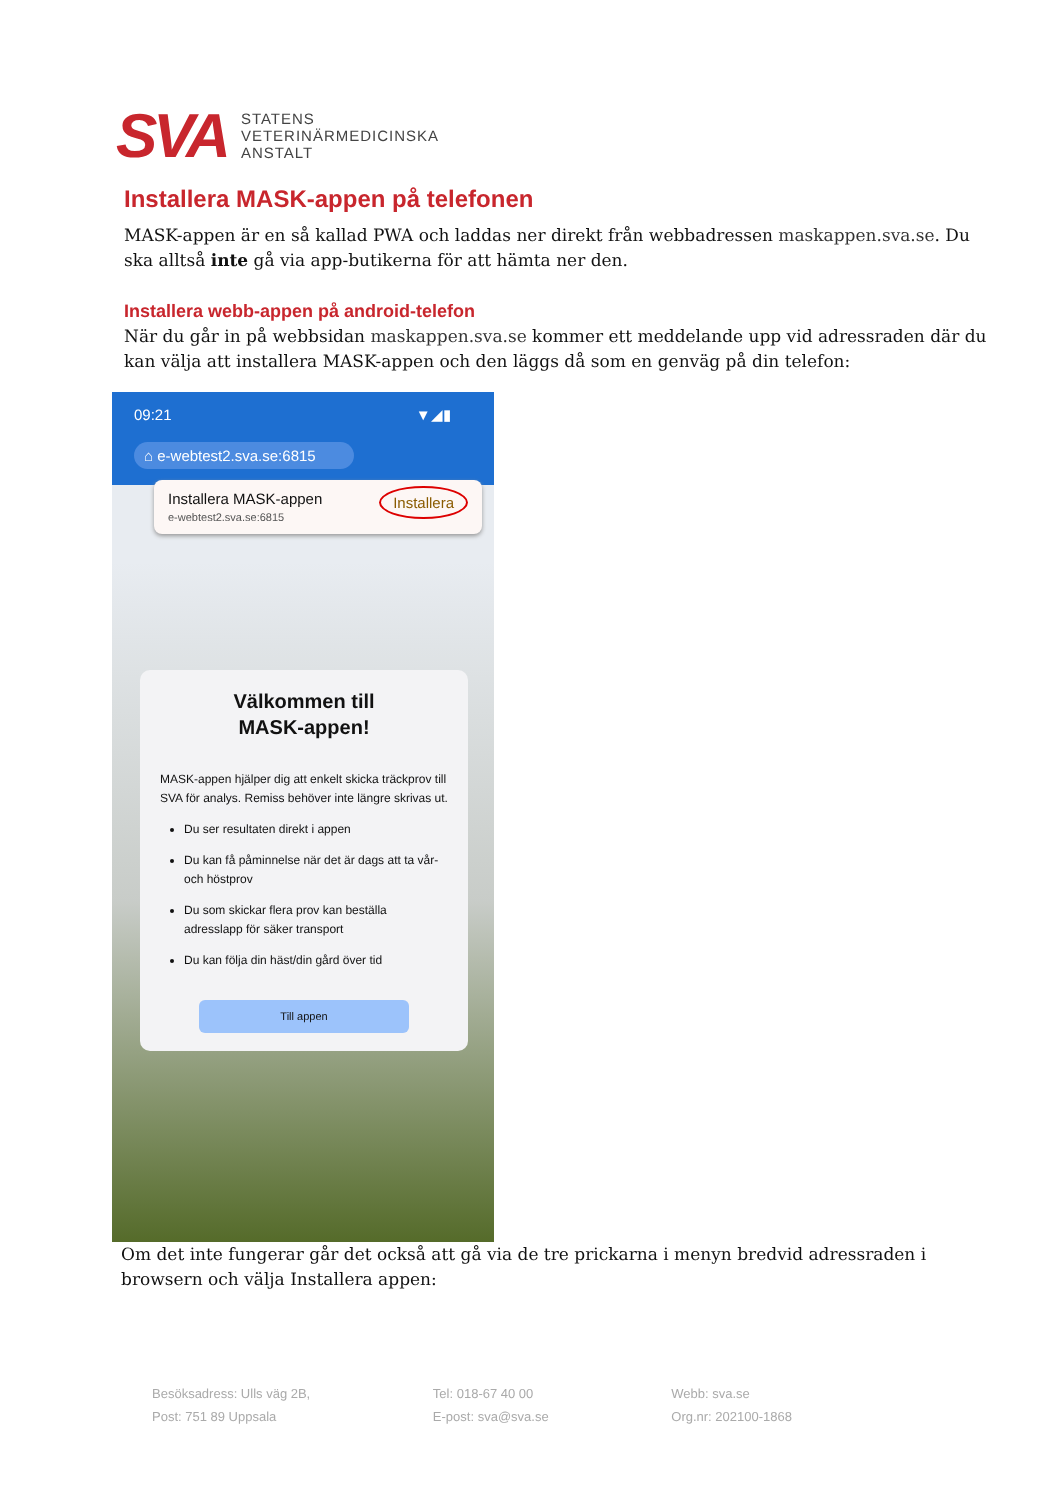SVA
STATENS
VETERINÄRMEDICINSKA
ANSTALT
Installera MASK-appen på telefonen
MASK-appen är en så kallad PWA och laddas ner direkt från webbadressen maskappen.sva.se. Du ska alltså inte gå via app-butikerna för att hämta ner den.
Installera webb-appen på android-telefon
När du går in på webbsidan maskappen.sva.se kommer ett meddelande upp vid adressraden där du kan välja att installera MASK-appen och den läggs då som en genväg på din telefon:
09:21 ▼◢▮
⌂ e-webtest2.sva.se:6815
Installera MASK-appen Installera
e-webtest2.sva.se:6815
Välkommen till
MASK-appen!
MASK-appen hjälper dig att enkelt skicka träckprov till SVA för analys. Remiss behöver inte längre skrivas ut.
Du ser resultaten direkt i appen
Du kan få påminnelse när det är dags att ta vår- och höstprov
Du som skickar flera prov kan beställa adresslapp för säker transport
Du kan följa din häst/din gård över tid
Till appen
Om det inte fungerar går det också att gå via de tre prickarna i menyn bredvid adressraden i browsern och välja Installera appen:
Besöksadress: Ulls väg 2B,
Post: 751 89 Uppsala
Tel: 018-67 40 00
E-post: sva@sva.se
Webb: sva.se
Org.nr: 202100-1868